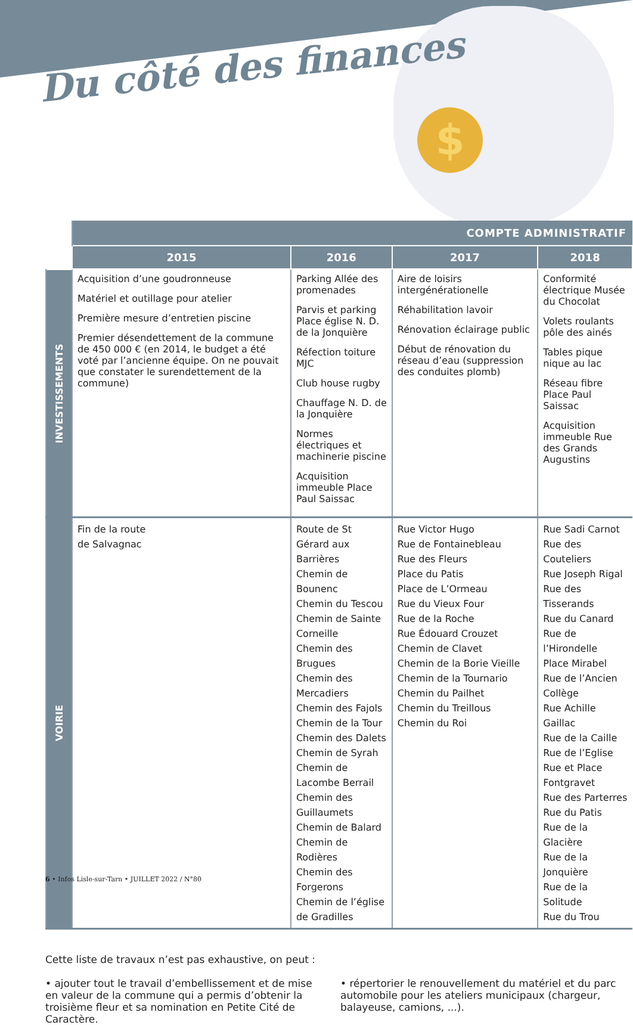$
Du côté des finances
| | COMPTE ADMINISTRATIF | | | |
| --- | --- | --- | --- | --- |
| | 2015 | 2016 | 2017 | 2018 |
| INVESTISSEMENTS | Acquisition d’une goudronneuse Matériel et outillage pour atelier Première mesure d’entretien piscine Premier désendettement de la commune de 450 000 € (en 2014, le budget a été voté par l’ancienne équipe. On ne pouvait que constater le surendettement de la commune) | Parking Allée des promenades Parvis et parking Place église N. D. de la Jonquière Réfection toiture MJC Club house rugby Chauffage N. D. de la Jonquière Normes électriques et machinerie piscine Acquisition immeuble Place Paul Saissac | Aire de loisirs intergénérationelle Réhabilitation lavoir Rénovation éclairage public Début de rénovation du réseau d’eau (suppression des conduites plomb) | Conformité électrique Musée du Chocolat Volets roulants pôle des ainés Tables pique nique au lac Réseau fibre Place Paul Saissac Acquisition immeuble Rue des Grands Augustins |
| VOIRIE | Fin de la route de Salvagnac | Route de St Gérard aux Barrières Chemin de Bounenc Chemin du Tescou Chemin de Sainte Corneille Chemin des Brugues Chemin des Mercadiers Chemin des Fajols Chemin de la Tour Chemin des Dalets Chemin de Syrah Chemin de Lacombe Berrail Chemin des Guillaumets Chemin de Balard Chemin de Rodières Chemin des Forgerons Chemin de l’église de Gradilles | Rue Victor Hugo Rue de Fontainebleau Rue des Fleurs Place du Patis Place de L’Ormeau Rue du Vieux Four Rue de la Roche Rue Édouard Crouzet Chemin de Clavet Chemin de la Borie Vieille Chemin de la Tournario Chemin du Pailhet Chemin du Treillous Chemin du Roi | Rue Sadi Carnot Rue des Couteliers Rue Joseph Rigal Rue des Tisserands Rue du Canard Rue de l’Hirondelle Place Mirabel Rue de l’Ancien Collège Rue Achille Gaillac Rue de la Caille Rue de l’Eglise Rue et Place Fontgravet Rue des Parterres Rue du Patis Rue de la Glacière Rue de la Jonquière Rue de la Solitude Rue du Trou |
Cette liste de travaux n’est pas exhaustive, on peut :
• ajouter tout le travail d’embellissement et de mise en valeur de la commune qui a permis d’obtenir la troisième fleur et sa nomination en Petite Cité de Caractère.
• répertorier le renouvellement du matériel et du parc automobile pour les ateliers municipaux (chargeur, balayeuse, camions, ...).
6 • Infos Lisle-sur-Tarn • JUILLET 2022 / N°80